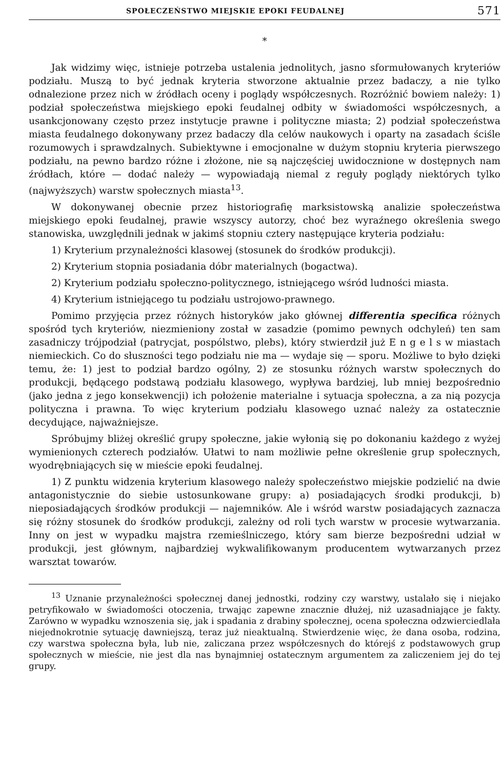SPOŁECZEŃSTWO MIEJSKIE EPOKI FEUDALNEJ 571
*
Jak widzimy więc, istnieje potrzeba ustalenia jednolitych, jasno sformułowanych kryteriów podziału. Muszą to być jednak kryteria stworzone aktualnie przez badaczy, a nie tylko odnalezione przez nich w źródłach oceny i poglądy współczesnych. Rozróżnić bowiem należy: 1) podział społeczeństwa miejskiego epoki feudalnej odbity w świadomości współczesnych, a usankcjonowany często przez instytucje prawne i polityczne miasta; 2) podział społeczeństwa miasta feudalnego dokonywany przez badaczy dla celów naukowych i oparty na zasadach ściśle rozumowych i sprawdzalnych. Subiektywne i emocjonalne w dużym stopniu kryteria pierwszego podziału, na pewno bardzo różne i złożone, nie są najczęściej uwidocznione w dostępnych nam źródłach, które — dodać należy — wypowiadają niemal z reguły poglądy niektórych tylko (najwyższych) warstw społecznych miasta<sup>13</sup>.
W dokonywanej obecnie przez historiografię marksistowską analizie społeczeństwa miejskiego epoki feudalnej, prawie wszyscy autorzy, choć bez wyraźnego określenia swego stanowiska, uwzględnili jednak w jakimś stopniu cztery następujące kryteria podziału:
1) Kryterium przynależności klasowej (stosunek do środków produkcji).
2) Kryterium stopnia posiadania dóbr materialnych (bogactwa).
2) Kryterium podziału społeczno-politycznego, istniejącego wśród ludności miasta.
4) Kryterium istniejącego tu podziału ustrojowo-prawnego.
Pomimo przyjęcia przez różnych historyków jako głównej differentia specifica różnych spośród tych kryteriów, niezmieniony został w zasadzie (pomimo pewnych odchyleń) ten sam zasadniczy trójpodział (patrycjat, pospólstwo, plebs), który stwierdził już E n g e l s w miastach niemieckich. Co do słuszności tego podziału nie ma — wydaje się — sporu. Możliwe to było dzięki temu, że: 1) jest to podział bardzo ogólny, 2) ze stosunku różnych warstw społecznych do produkcji, będącego podstawą podziału klasowego, wypływa bardziej, lub mniej bezpośrednio (jako jedna z jego konsekwencji) ich położenie materialne i sytuacja społeczna, a za nią pozycja polityczna i prawna. To więc kryterium podziału klasowego uznać należy za ostatecznie decydujące, najważniejsze.
Spróbujmy bliżej określić grupy społeczne, jakie wyłonią się po dokonaniu każdego z wyżej wymienionych czterech podziałów. Ułatwi to nam możliwie pełne określenie grup społecznych, wyodrębniających się w mieście epoki feudalnej.
1) Z punktu widzenia kryterium klasowego należy społeczeństwo miejskie podzielić na dwie antagonistycznie do siebie ustosunkowane grupy: a) posiadających środki produkcji, b) nieposiadających środków produkcji — najemników. Ale i wśród warstw posiadających zaznacza się różny stosunek do środków produkcji, zależny od roli tych warstw w procesie wytwarzania. Inny on jest w wypadku majstra rzemieślniczego, który sam bierze bezpośredni udział w produkcji, jest głównym, najbardziej wykwalifikowanym producentem wytwarzanych przez warsztat towarów.
<sup>13</sup> Uznanie przynależności społecznej danej jednostki, rodziny czy warstwy, ustalało się i niejako petryfikowało w świadomości otoczenia, trwając zapewne znacznie dłużej, niż uzasadniające je fakty. Zarówno w wypadku wznoszenia się, jak i spadania z drabiny społecznej, ocena społeczna odzwierciedlała niejednokrotnie sytuację dawniejszą, teraz już nieaktualną. Stwierdzenie więc, że dana osoba, rodzina, czy warstwa społeczna była, lub nie, zaliczana przez współczesnych do którejś z podstawowych grup społecznych w mieście, nie jest dla nas bynajmniej ostatecznym argumentem za zaliczeniem jej do tej grupy.